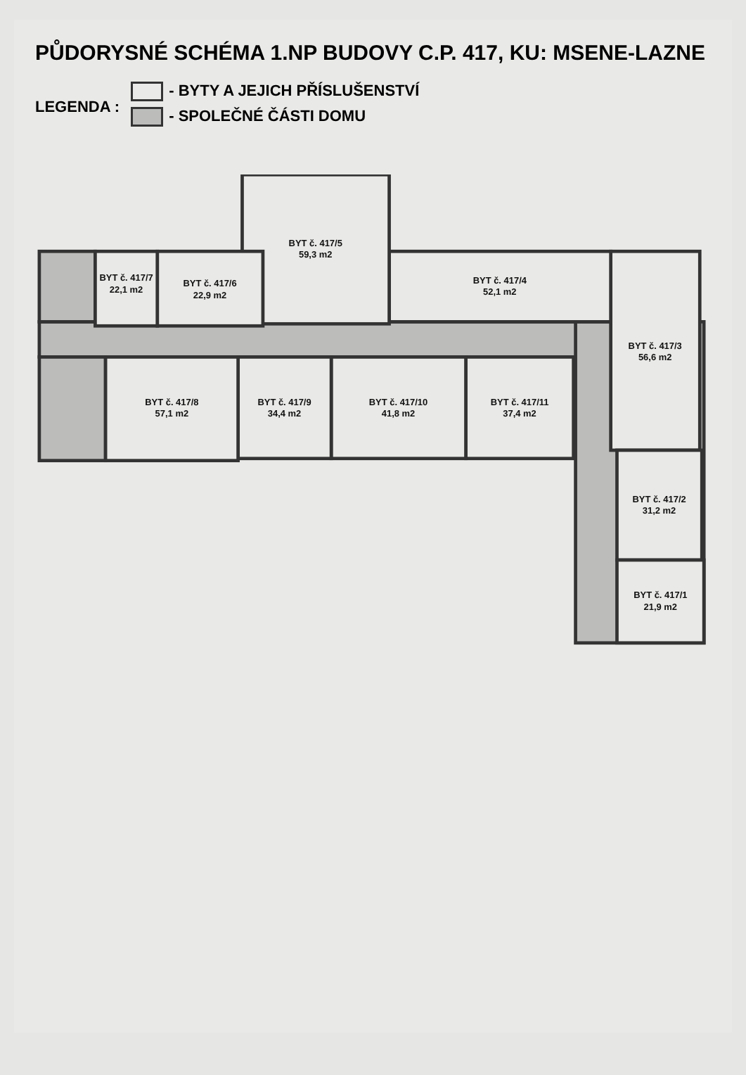PŮDORYSNÉ SCHÉMA 1.NP BUDOVY C.P. 417, KU: MSENE-LAZNE
LEGENDA :
- BYTY A JEJICH PŘÍSLUŠENSTVÍ
- SPOLEČNÉ ČÁSTI DOMU
BYT č. 417/3
56,6 m2
BYT č. 417/2
31,2 m2
BYT č. 417/1
21,9 m2
BYT č. 417/4
52,1 m2
BYT č. 417/5
59,3 m2
BYT č. 417/6
22,9 m2
BYT č. 417/7
22,1 m2
BYT č. 417/11
37,4 m2
BYT č. 417/10
41,8 m2
BYT č. 417/9
34,4 m2
BYT č. 417/8
57,1 m2